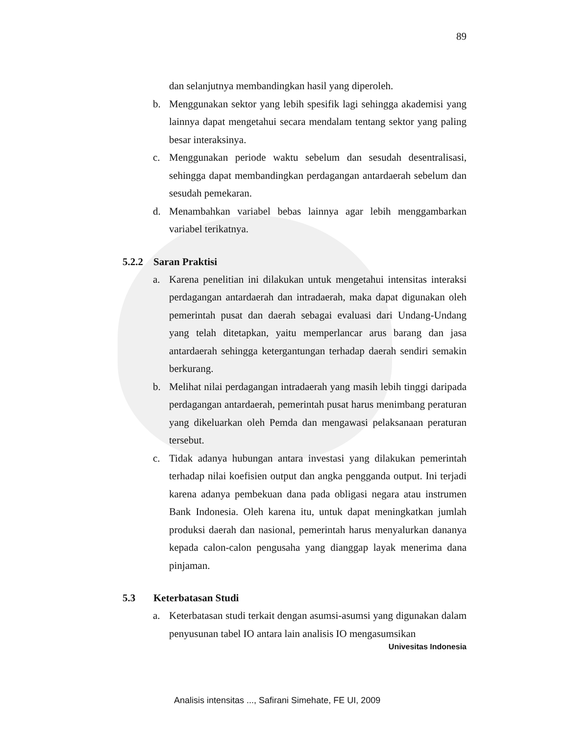89
dan selanjutnya membandingkan hasil yang diperoleh.
b. Menggunakan sektor yang lebih spesifik lagi sehingga akademisi yang lainnya dapat mengetahui secara mendalam tentang sektor yang paling besar interaksinya.
c. Menggunakan periode waktu sebelum dan sesudah desentralisasi, sehingga dapat membandingkan perdagangan antardaerah sebelum dan sesudah pemekaran.
d. Menambahkan variabel bebas lainnya agar lebih menggambarkan variabel terikatnya.
5.2.2 Saran Praktisi
a. Karena penelitian ini dilakukan untuk mengetahui intensitas interaksi perdagangan antardaerah dan intradaerah, maka dapat digunakan oleh pemerintah pusat dan daerah sebagai evaluasi dari Undang-Undang yang telah ditetapkan, yaitu memperlancar arus barang dan jasa antardaerah sehingga ketergantungan terhadap daerah sendiri semakin berkurang.
b. Melihat nilai perdagangan intradaerah yang masih lebih tinggi daripada perdagangan antardaerah, pemerintah pusat harus menimbang peraturan yang dikeluarkan oleh Pemda dan mengawasi pelaksanaan peraturan tersebut.
c. Tidak adanya hubungan antara investasi yang dilakukan pemerintah terhadap nilai koefisien output dan angka pengganda output. Ini terjadi karena adanya pembekuan dana pada obligasi negara atau instrumen Bank Indonesia. Oleh karena itu, untuk dapat meningkatkan jumlah produksi daerah dan nasional, pemerintah harus menyalurkan dananya kepada calon-calon pengusaha yang dianggap layak menerima dana pinjaman.
5.3 Keterbatasan Studi
a. Keterbatasan studi terkait dengan asumsi-asumsi yang digunakan dalam penyusunan tabel IO antara lain analisis IO mengasumsikan
Univesitas Indonesia
Analisis intensitas ..., Safirani Simehate, FE UI, 2009